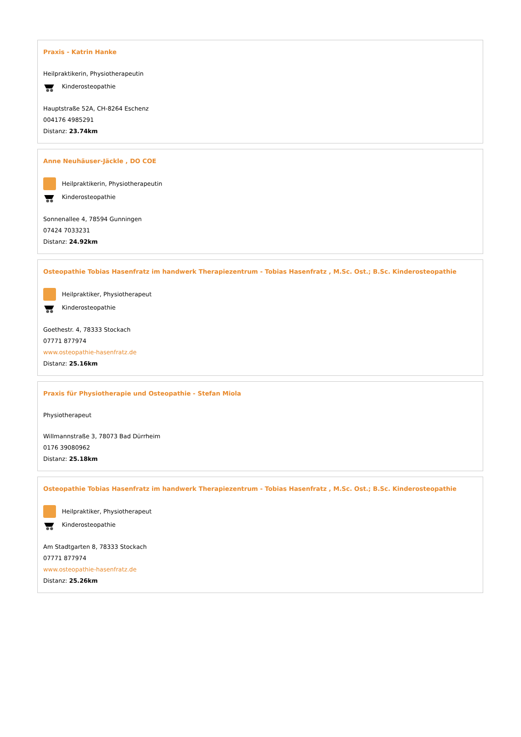Praxis - Katrin Hanke
Heilpraktikerin, Physiotherapeutin
Kinderosteopathie
Hauptstraße 52A, CH-8264 Eschenz
004176 4985291
Distanz: 23.74km
Anne Neuhäuser-Jäckle , DO COE
Heilpraktikerin, Physiotherapeutin
Kinderosteopathie
Sonnenallee 4, 78594 Gunningen
07424 7033231
Distanz: 24.92km
Osteopathie Tobias Hasenfratz im handwerk Therapiezentrum - Tobias Hasenfratz , M.Sc. Ost.; B.Sc. Kinderosteopathie
Heilpraktiker, Physiotherapeut
Kinderosteopathie
Goethestr. 4, 78333 Stockach
07771 877974
www.osteopathie-hasenfratz.de
Distanz: 25.16km
Praxis für Physiotherapie und Osteopathie - Stefan Miola
Physiotherapeut
Willmannstraße 3, 78073 Bad Dürrheim
0176 39080962
Distanz: 25.18km
Osteopathie Tobias Hasenfratz im handwerk Therapiezentrum - Tobias Hasenfratz , M.Sc. Ost.; B.Sc. Kinderosteopathie
Heilpraktiker, Physiotherapeut
Kinderosteopathie
Am Stadtgarten 8, 78333 Stockach
07771 877974
www.osteopathie-hasenfratz.de
Distanz: 25.26km